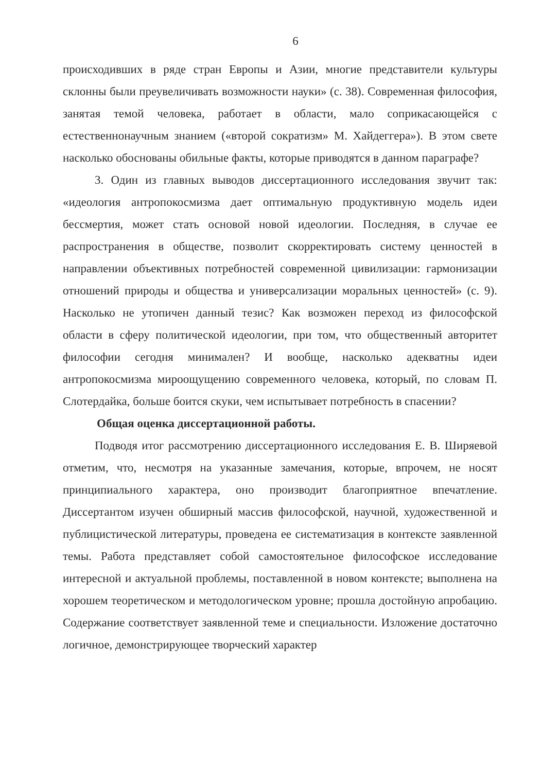6
происходивших в ряде стран Европы и Азии, многие представители культуры склонны были преувеличивать возможности науки» (с. 38). Современная философия, занятая темой человека, работает в области, мало соприкасающейся с естественнонаучным знанием («второй сократизм» М. Хайдеггера»). В этом свете насколько обоснованы обильные факты, которые приводятся в данном параграфе?
3. Один из главных выводов диссертационного исследования звучит так: «идеология антропокосмизма дает оптимальную продуктивную модель идеи бессмертия, может стать основой новой идеологии. Последняя, в случае ее распространения в обществе, позволит скорректировать систему ценностей в направлении объективных потребностей современной цивилизации: гармонизации отношений природы и общества и универсализации моральных ценностей» (с. 9). Насколько не утопичен данный тезис? Как возможен переход из философской области в сферу политической идеологии, при том, что общественный авторитет философии сегодня минимален? И вообще, насколько адекватны идеи антропокосмизма мироощущению современного человека, который, по словам П. Слотердайка, больше боится скуки, чем испытывает потребность в спасении?
Общая оценка диссертационной работы.
Подводя итог рассмотрению диссертационного исследования Е. В. Ширяевой отметим, что, несмотря на указанные замечания, которые, впрочем, не носят принципиального характера, оно производит благоприятное впечатление. Диссертантом изучен обширный массив философской, научной, художественной и публицистической литературы, проведена ее систематизация в контексте заявленной темы. Работа представляет собой самостоятельное философское исследование интересной и актуальной проблемы, поставленной в новом контексте; выполнена на хорошем теоретическом и методологическом уровне; прошла достойную апробацию. Содержание соответствует заявленной теме и специальности. Изложение достаточно логичное, демонстрирующее творческий характер